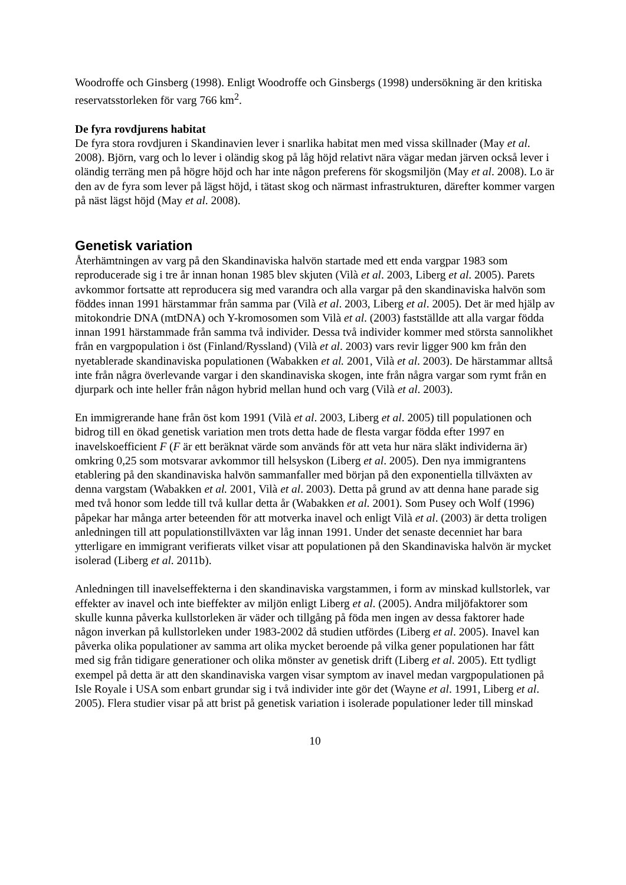Woodroffe och Ginsberg (1998). Enligt Woodroffe och Ginsbergs (1998) undersökning är den kritiska reservatsstorleken för varg 766 km<sup>2</sup>.
De fyra rovdjurens habitat
De fyra stora rovdjuren i Skandinavien lever i snarlika habitat men med vissa skillnader (May et al. 2008). Björn, varg och lo lever i oländig skog på låg höjd relativt nära vägar medan järven också lever i oländig terräng men på högre höjd och har inte någon preferens för skogsmiljön (May et al. 2008). Lo är den av de fyra som lever på lägst höjd, i tätast skog och närmast infrastrukturen, därefter kommer vargen på näst lägst höjd (May et al. 2008).
Genetisk variation
Återhämtningen av varg på den Skandinaviska halvön startade med ett enda vargpar 1983 som reproducerade sig i tre år innan honan 1985 blev skjuten (Vilà et al. 2003, Liberg et al. 2005). Parets avkommor fortsatte att reproducera sig med varandra och alla vargar på den skandinaviska halvön som föddes innan 1991 härstammar från samma par (Vilà et al. 2003, Liberg et al. 2005). Det är med hjälp av mitokondrie DNA (mtDNA) och Y-kromosomen som Vilà et al. (2003) fastställde att alla vargar födda innan 1991 härstammade från samma två individer. Dessa två individer kommer med största sannolikhet från en vargpopulation i öst (Finland/Ryssland) (Vilà et al. 2003) vars revir ligger 900 km från den nyetablerade skandinaviska populationen (Wabakken et al. 2001, Vilà et al. 2003). De härstammar alltså inte från några överlevande vargar i den skandinaviska skogen, inte från några vargar som rymt från en djurpark och inte heller från någon hybrid mellan hund och varg (Vilà et al. 2003).
En immigrerande hane från öst kom 1991 (Vilà et al. 2003, Liberg et al. 2005) till populationen och bidrog till en ökad genetisk variation men trots detta hade de flesta vargar födda efter 1997 en inavelskoefficient F (F är ett beräknat värde som används för att veta hur nära släkt individerna är) omkring 0,25 som motsvarar avkommor till helsyskon (Liberg et al. 2005). Den nya immigrantens etablering på den skandinaviska halvön sammanfaller med början på den exponentiella tillväxten av denna vargstam (Wabakken et al. 2001, Vilà et al. 2003). Detta på grund av att denna hane parade sig med två honor som ledde till två kullar detta år (Wabakken et al. 2001). Som Pusey och Wolf (1996) påpekar har många arter beteenden för att motverka inavel och enligt Vilà et al. (2003) är detta troligen anledningen till att populationstillväxten var låg innan 1991. Under det senaste decenniet har bara ytterligare en immigrant verifierats vilket visar att populationen på den Skandinaviska halvön är mycket isolerad (Liberg et al. 2011b).
Anledningen till inavelseffekterna i den skandinaviska vargstammen, i form av minskad kullstorlek, var effekter av inavel och inte bieffekter av miljön enligt Liberg et al. (2005). Andra miljöfaktorer som skulle kunna påverka kullstorleken är väder och tillgång på föda men ingen av dessa faktorer hade någon inverkan på kullstorleken under 1983-2002 då studien utfördes (Liberg et al. 2005). Inavel kan påverka olika populationer av samma art olika mycket beroende på vilka gener populationen har fått med sig från tidigare generationer och olika mönster av genetisk drift (Liberg et al. 2005). Ett tydligt exempel på detta är att den skandinaviska vargen visar symptom av inavel medan vargpopulationen på Isle Royale i USA som enbart grundar sig i två individer inte gör det (Wayne et al. 1991, Liberg et al. 2005). Flera studier visar på att brist på genetisk variation i isolerade populationer leder till minskad
10